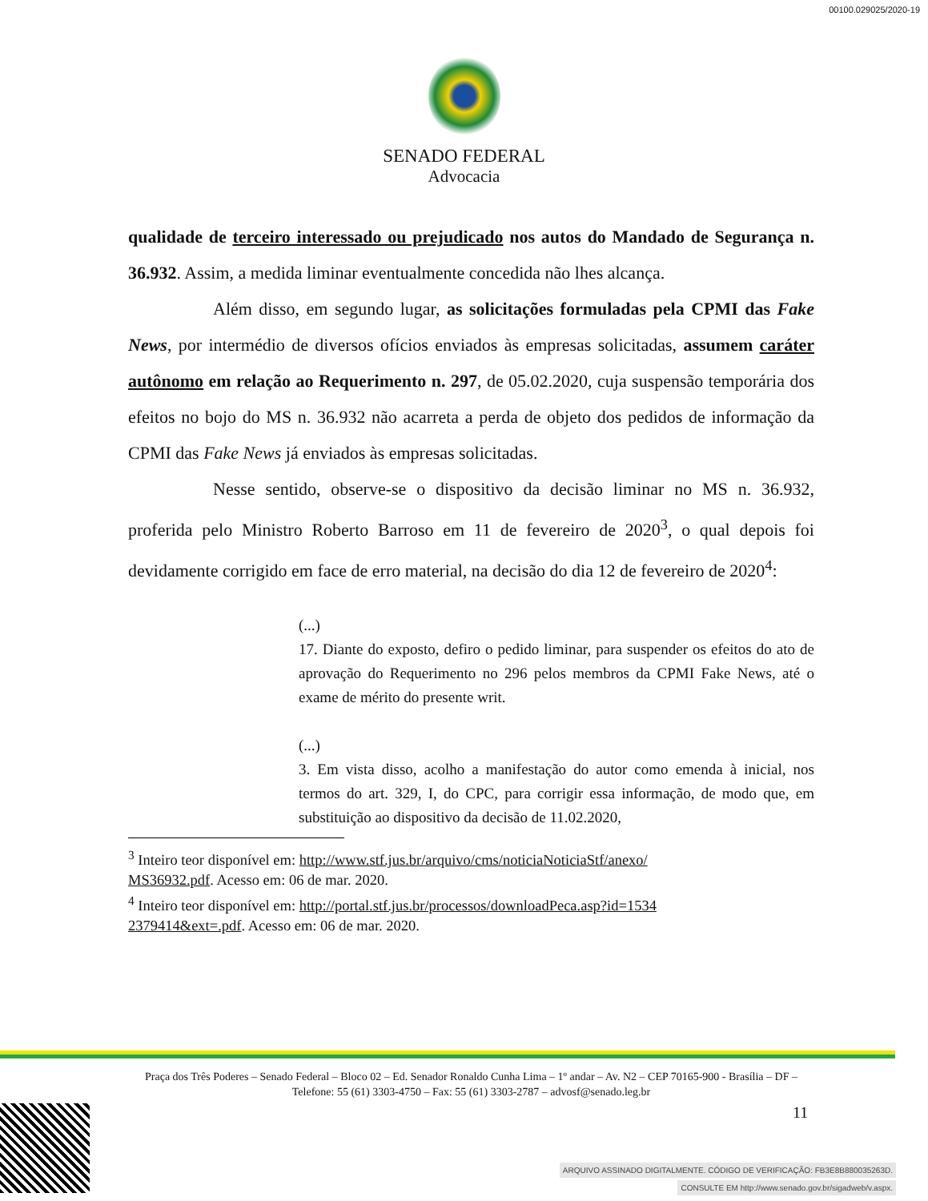00100.029025/2020-19
SENADO FEDERAL
Advocacia
qualidade de terceiro interessado ou prejudicado nos autos do Mandado de Segurança n. 36.932. Assim, a medida liminar eventualmente concedida não lhes alcança.
Além disso, em segundo lugar, as solicitações formuladas pela CPMI das Fake News, por intermédio de diversos ofícios enviados às empresas solicitadas, assumem caráter autônomo em relação ao Requerimento n. 297, de 05.02.2020, cuja suspensão temporária dos efeitos no bojo do MS n. 36.932 não acarreta a perda de objeto dos pedidos de informação da CPMI das Fake News já enviados às empresas solicitadas.
Nesse sentido, observe-se o dispositivo da decisão liminar no MS n. 36.932, proferida pelo Ministro Roberto Barroso em 11 de fevereiro de 2020<sup>3</sup>, o qual depois foi devidamente corrigido em face de erro material, na decisão do dia 12 de fevereiro de 2020<sup>4</sup>:
(...)
17. Diante do exposto, defiro o pedido liminar, para suspender os efeitos do ato de aprovação do Requerimento no 296 pelos membros da CPMI Fake News, até o exame de mérito do presente writ.
(...)
3. Em vista disso, acolho a manifestação do autor como emenda à inicial, nos termos do art. 329, I, do CPC, para corrigir essa informação, de modo que, em substituição ao dispositivo da decisão de 11.02.2020,
<sup>3</sup> Inteiro teor disponível em: http://www.stf.jus.br/arquivo/cms/noticiaNoticiaStf/anexo/
MS36932.pdf. Acesso em: 06 de mar. 2020.
<sup>4</sup> Inteiro teor disponível em: http://portal.stf.jus.br/processos/downloadPeca.asp?id=1534
2379414&ext=.pdf. Acesso em: 06 de mar. 2020.
Praça dos Três Poderes – Senado Federal – Bloco 02 – Ed. Senador Ronaldo Cunha Lima – 1º andar – Av. N2 – CEP 70165-900 - Brasília – DF – Telefone: 55 (61) 3303-4750 – Fax: 55 (61) 3303-2787 – advosf@senado.leg.br
11
ARQUIVO ASSINADO DIGITALMENTE. CÓDIGO DE VERIFICAÇÃO: FB3E8B880035263D.
CONSULTE EM http://www.senado.gov.br/sigadweb/v.aspx.